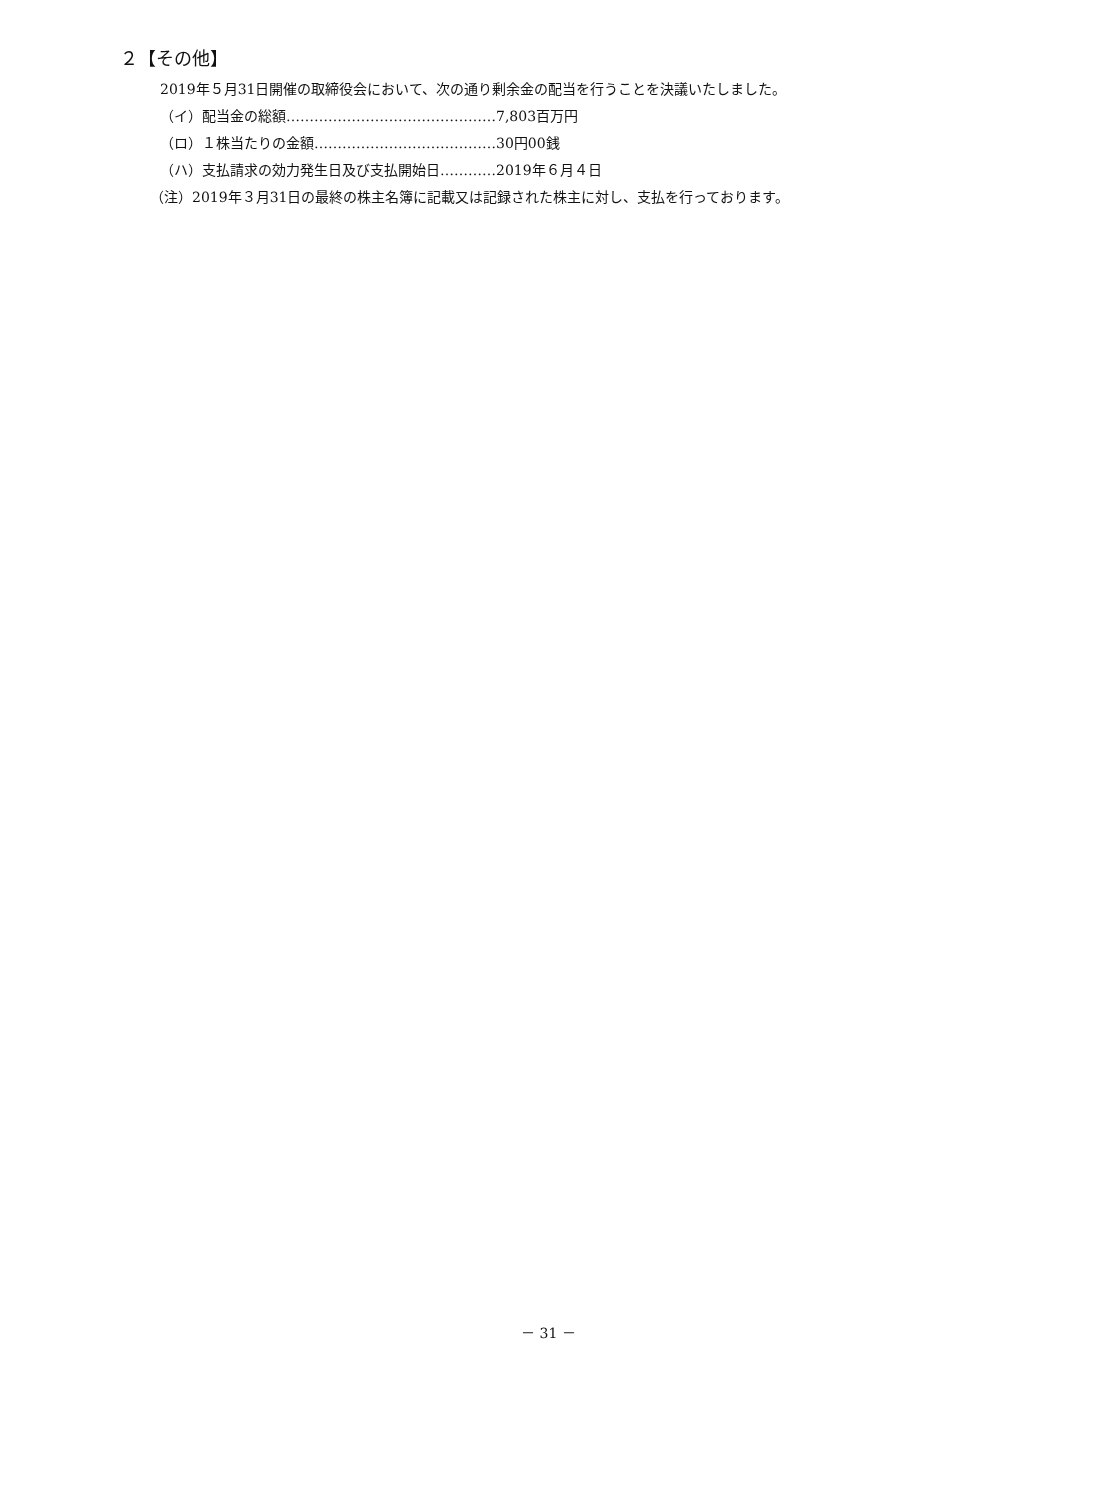２【その他】
2019年５月31日開催の取締役会において、次の通り剰余金の配当を行うことを決議いたしました。
（イ）配当金の総額………………………………………7,803百万円
（ロ）１株当たりの金額…………………………………30円00銭
（ハ）支払請求の効力発生日及び支払開始日…………2019年６月４日
（注）2019年３月31日の最終の株主名簿に記載又は記録された株主に対し、支払を行っております。
－ 31 －